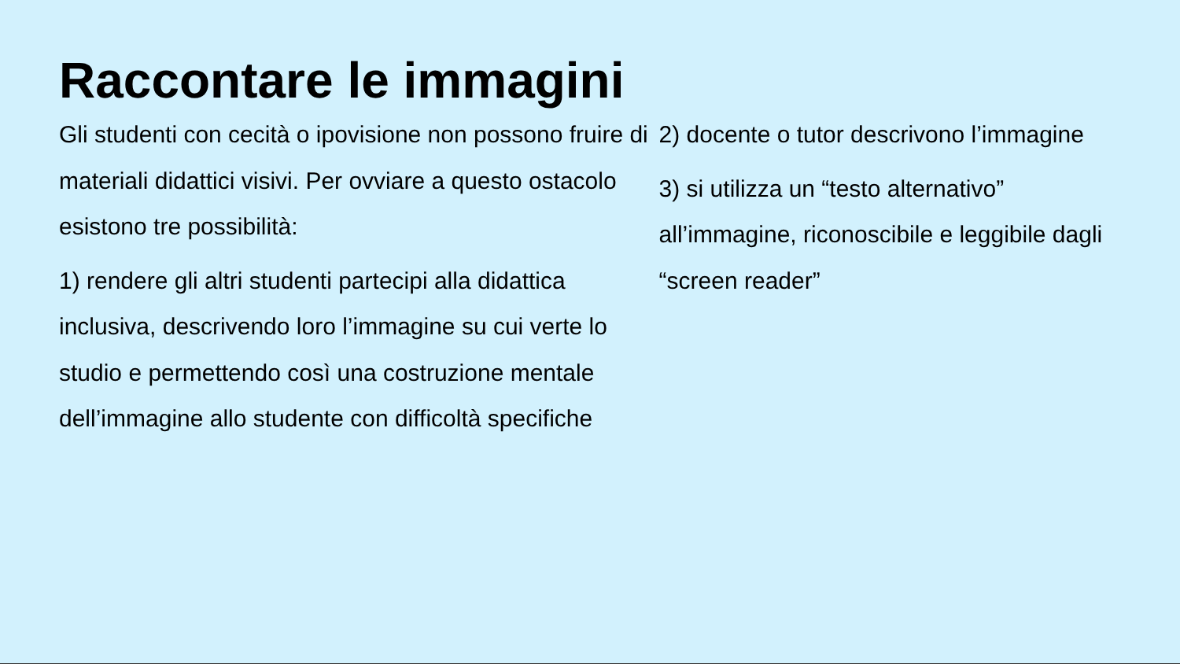Raccontare le immagini
Gli studenti con cecità o ipovisione non possono fruire di materiali didattici visivi. Per ovviare a questo ostacolo esistono tre possibilità:
1) rendere gli altri studenti partecipi alla didattica inclusiva, descrivendo loro l’immagine su cui verte lo studio e permettendo così una costruzione mentale dell’immagine allo studente con difficoltà specifiche
2) docente o tutor descrivono l’immagine
3) si utilizza un “testo alternativo” all’immagine, riconoscibile e leggibile dagli “screen reader”